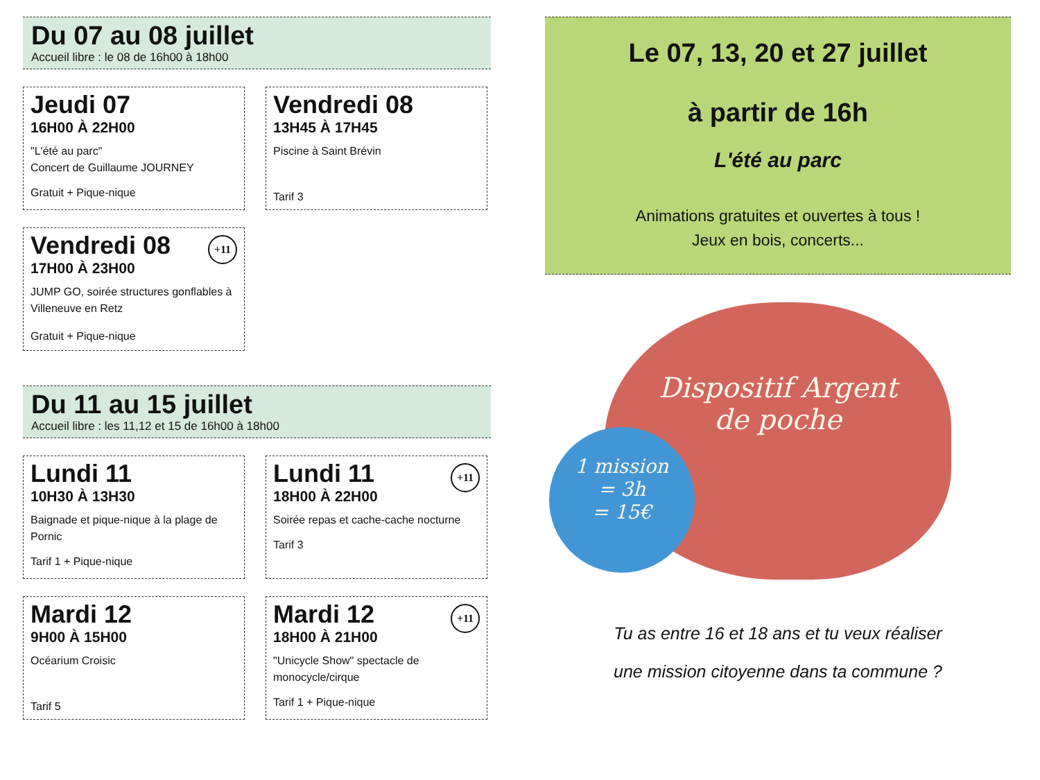Du 07 au 08 juillet
Accueil libre : le 08 de 16h00 à 18h00
Jeudi 07
16H00 À 22H00
"L'été au parc"
Concert de Guillaume JOURNEY
Gratuit + Pique-nique
Vendredi 08
13H45 À 17H45
Piscine à Saint Brévin
Tarif 3
+11
Vendredi 08
17H00 À 23H00
JUMP GO, soirée structures gonflables à Villeneuve en Retz
Gratuit + Pique-nique
Du 11 au 15 juillet
Accueil libre : les 11,12 et 15 de 16h00 à 18h00
Lundi 11
10H30 À 13H30
Baignade et pique-nique à la plage de Pornic
Tarif 1 + Pique-nique
+11
Lundi 11
18H00 À 22H00
Soirée repas et cache-cache nocturne
Tarif 3
Mardi 12
9H00 À 15H00
Océarium Croisic
Tarif 5
+11
Mardi 12
18H00 À 21H00
"Unicycle Show" spectacle de monocycle/cirque
Tarif 1 + Pique-nique
Le 07, 13, 20 et 27 juillet
à partir de 16h
L'été au parc
Animations gratuites et ouvertes à tous !
Jeux en bois, concerts...
Dispositif Argent
de poche
1 mission
= 3h
= 15€
Tu as entre 16 et 18 ans et tu veux réaliser
une mission citoyenne dans ta commune ?